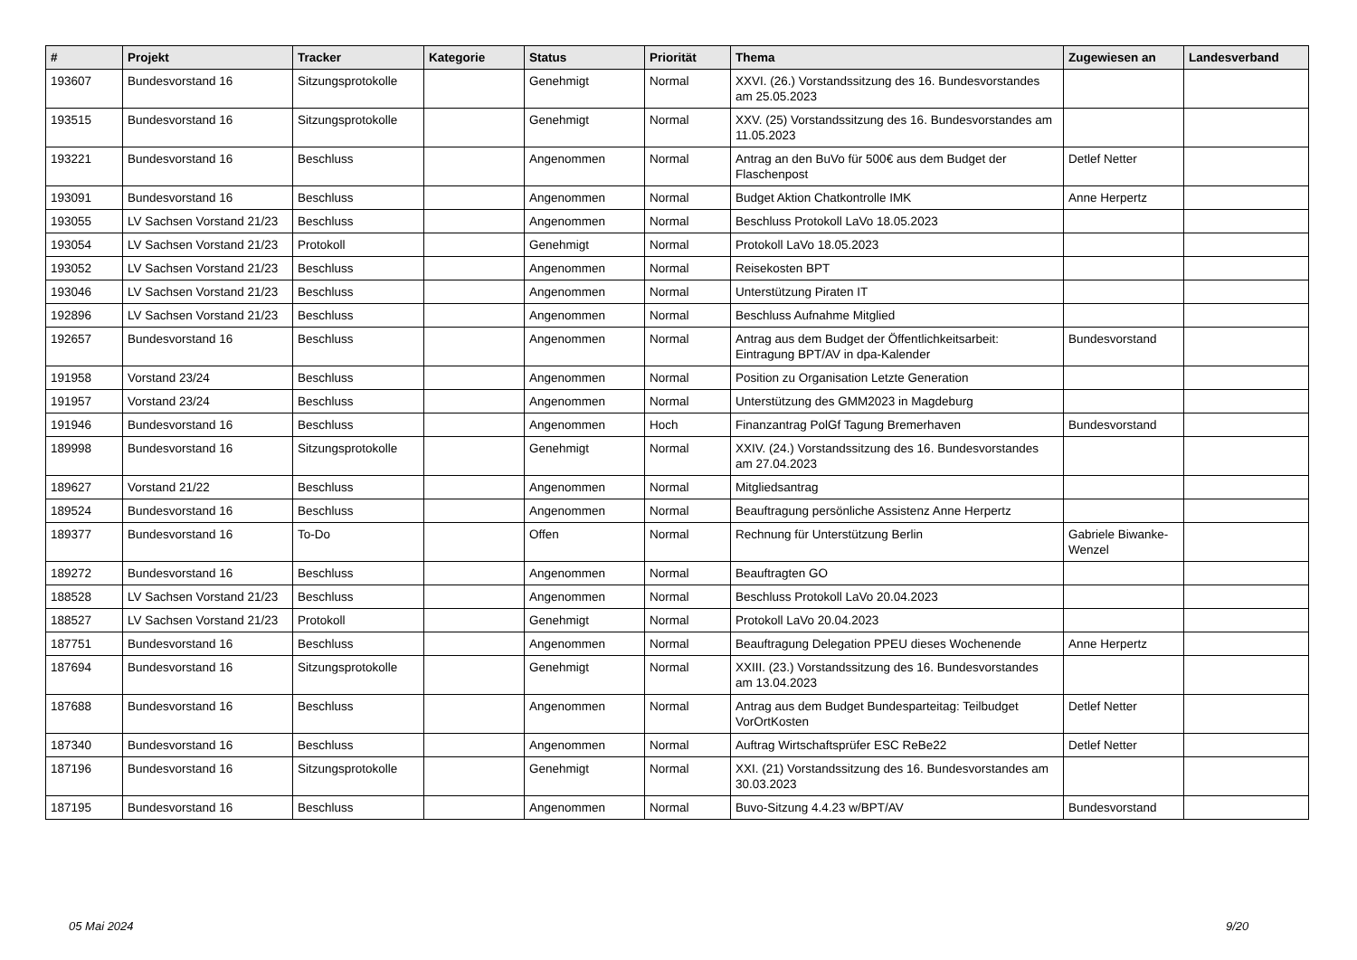| # | Projekt | Tracker | Kategorie | Status | Priorität | Thema | Zugewiesen an | Landesverband |
| --- | --- | --- | --- | --- | --- | --- | --- | --- |
| 193607 | Bundesvorstand 16 | Sitzungsprotokolle | | Genehmigt | Normal | XXVI. (26.) Vorstandssitzung des 16. Bundesvorstandes am 25.05.2023 | | |
| 193515 | Bundesvorstand 16 | Sitzungsprotokolle | | Genehmigt | Normal | XXV. (25) Vorstandssitzung des 16. Bundesvorstandes am 11.05.2023 | | |
| 193221 | Bundesvorstand 16 | Beschluss | | Angenommen | Normal | Antrag an den BuVo für 500€ aus dem Budget der Flaschenpost | Detlef Netter | |
| 193091 | Bundesvorstand 16 | Beschluss | | Angenommen | Normal | Budget Aktion Chatkontrolle IMK | Anne Herpertz | |
| 193055 | LV Sachsen Vorstand 21/23 | Beschluss | | Angenommen | Normal | Beschluss Protokoll LaVo 18.05.2023 | | |
| 193054 | LV Sachsen Vorstand 21/23 | Protokoll | | Genehmigt | Normal | Protokoll LaVo 18.05.2023 | | |
| 193052 | LV Sachsen Vorstand 21/23 | Beschluss | | Angenommen | Normal | Reisekosten BPT | | |
| 193046 | LV Sachsen Vorstand 21/23 | Beschluss | | Angenommen | Normal | Unterstützung Piraten IT | | |
| 192896 | LV Sachsen Vorstand 21/23 | Beschluss | | Angenommen | Normal | Beschluss Aufnahme Mitglied | | |
| 192657 | Bundesvorstand 16 | Beschluss | | Angenommen | Normal | Antrag aus dem Budget der Öffentlichkeitsarbeit: Eintragung BPT/AV in dpa-Kalender | Bundesvorstand | |
| 191958 | Vorstand 23/24 | Beschluss | | Angenommen | Normal | Position zu Organisation Letzte Generation | | |
| 191957 | Vorstand 23/24 | Beschluss | | Angenommen | Normal | Unterstützung des GMM2023 in Magdeburg | | |
| 191946 | Bundesvorstand 16 | Beschluss | | Angenommen | Hoch | Finanzantrag PolGf Tagung Bremerhaven | Bundesvorstand | |
| 189998 | Bundesvorstand 16 | Sitzungsprotokolle | | Genehmigt | Normal | XXIV. (24.) Vorstandssitzung des 16. Bundesvorstandes am 27.04.2023 | | |
| 189627 | Vorstand 21/22 | Beschluss | | Angenommen | Normal | Mitgliedsantrag | | |
| 189524 | Bundesvorstand 16 | Beschluss | | Angenommen | Normal | Beauftragung persönliche Assistenz Anne Herpertz | | |
| 189377 | Bundesvorstand 16 | To-Do | | Offen | Normal | Rechnung für Unterstützung Berlin | Gabriele Biwanke-Wenzel | |
| 189272 | Bundesvorstand 16 | Beschluss | | Angenommen | Normal | Beauftragten GO | | |
| 188528 | LV Sachsen Vorstand 21/23 | Beschluss | | Angenommen | Normal | Beschluss Protokoll LaVo 20.04.2023 | | |
| 188527 | LV Sachsen Vorstand 21/23 | Protokoll | | Genehmigt | Normal | Protokoll LaVo 20.04.2023 | | |
| 187751 | Bundesvorstand 16 | Beschluss | | Angenommen | Normal | Beauftragung Delegation PPEU dieses Wochenende | Anne Herpertz | |
| 187694 | Bundesvorstand 16 | Sitzungsprotokolle | | Genehmigt | Normal | XXIII. (23.) Vorstandssitzung des 16. Bundesvorstandes am 13.04.2023 | | |
| 187688 | Bundesvorstand 16 | Beschluss | | Angenommen | Normal | Antrag aus dem Budget Bundesparteitag: Teilbudget VorOrtKosten | Detlef Netter | |
| 187340 | Bundesvorstand 16 | Beschluss | | Angenommen | Normal | Auftrag Wirtschaftsprüfer ESC ReBe22 | Detlef Netter | |
| 187196 | Bundesvorstand 16 | Sitzungsprotokolle | | Genehmigt | Normal | XXI. (21) Vorstandssitzung des 16. Bundesvorstandes am 30.03.2023 | | |
| 187195 | Bundesvorstand 16 | Beschluss | | Angenommen | Normal | Buvo-Sitzung 4.4.23 w/BPT/AV | Bundesvorstand | |
05 Mai 2024 9/20